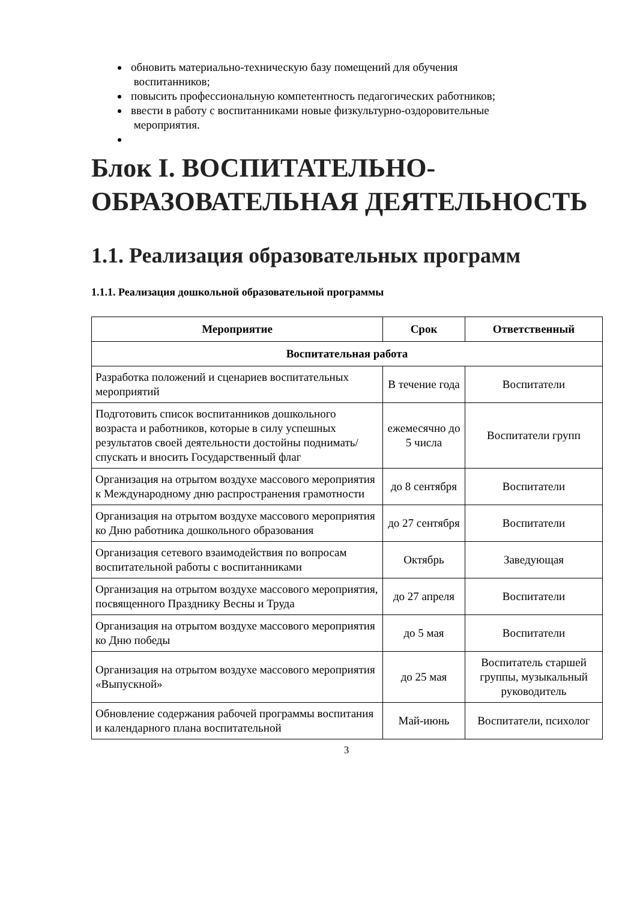обновить материально-техническую базу помещений для обучения
воспитанников;
повысить профессиональную компетентность педагогических работников;
ввести в работу с воспитанниками новые физкультурно-оздоровительные
мероприятия.
Блок I. ВОСПИТАТЕЛЬНО-ОБРАЗОВАТЕЛЬНАЯ ДЕЯТЕЛЬНОСТЬ
1.1. Реализация образовательных программ
1.1.1. Реализация дошкольной образовательной программы
| Мероприятие | Срок | Ответственный |
| --- | --- | --- |
| Воспитательная работа | | |
| Разработка положений и сценариев воспитательных мероприятий | В течение года | Воспитатели |
| Подготовить список воспитанников дошкольного возраста и работников, которые в силу успешных результатов своей деятельности достойны поднимать/спускать и вносить Государственный флаг | ежемесячно до 5 числа | Воспитатели групп |
| Организация на отрытом воздухе массового мероприятия к Международному дню распространения грамотности | до 8 сентября | Воспитатели |
| Организация на отрытом воздухе массового мероприятия ко Дню работника дошкольного образования | до 27 сентября | Воспитатели |
| Организация сетевого взаимодействия по вопросам воспитательной работы с воспитанниками | Октябрь | Заведующая |
| Организация на отрытом воздухе массового мероприятия, посвященного Празднику Весны и Труда | до 27 апреля | Воспитатели |
| Организация на отрытом воздухе массового мероприятия ко Дню победы | до 5 мая | Воспитатели |
| Организация на отрытом воздухе массового мероприятия «Выпускной» | до 25 мая | Воспитатель старшей группы, музыкальный руководитель |
| Обновление содержания рабочей программы воспитания и календарного плана воспитательной | Май-июнь | Воспитатели, психолог |
3